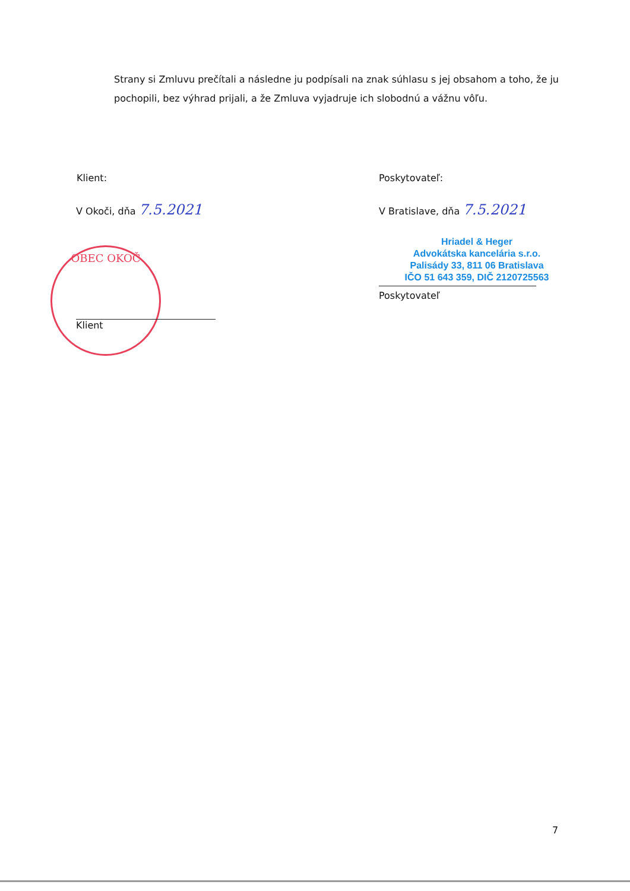Strany si Zmluvu prečítali a následne ju podpísali na znak súhlasu s jej obsahom a toho, že ju pochopili, bez výhrad prijali, a že Zmluva vyjadruje ich slobodnú a vážnu vôľu.
OBEC OKOČ
Klient:
V Okoči, dňa 7.5.2021
Klient
Poskytovateľ:
V Bratislave, dňa 7.5.2021
Hriadel & Heger
Advokátska kancelária s.r.o.
Palisády 33, 811 06 Bratislava
IČO 51 643 359, DIČ 2120725563
Poskytovateľ
7